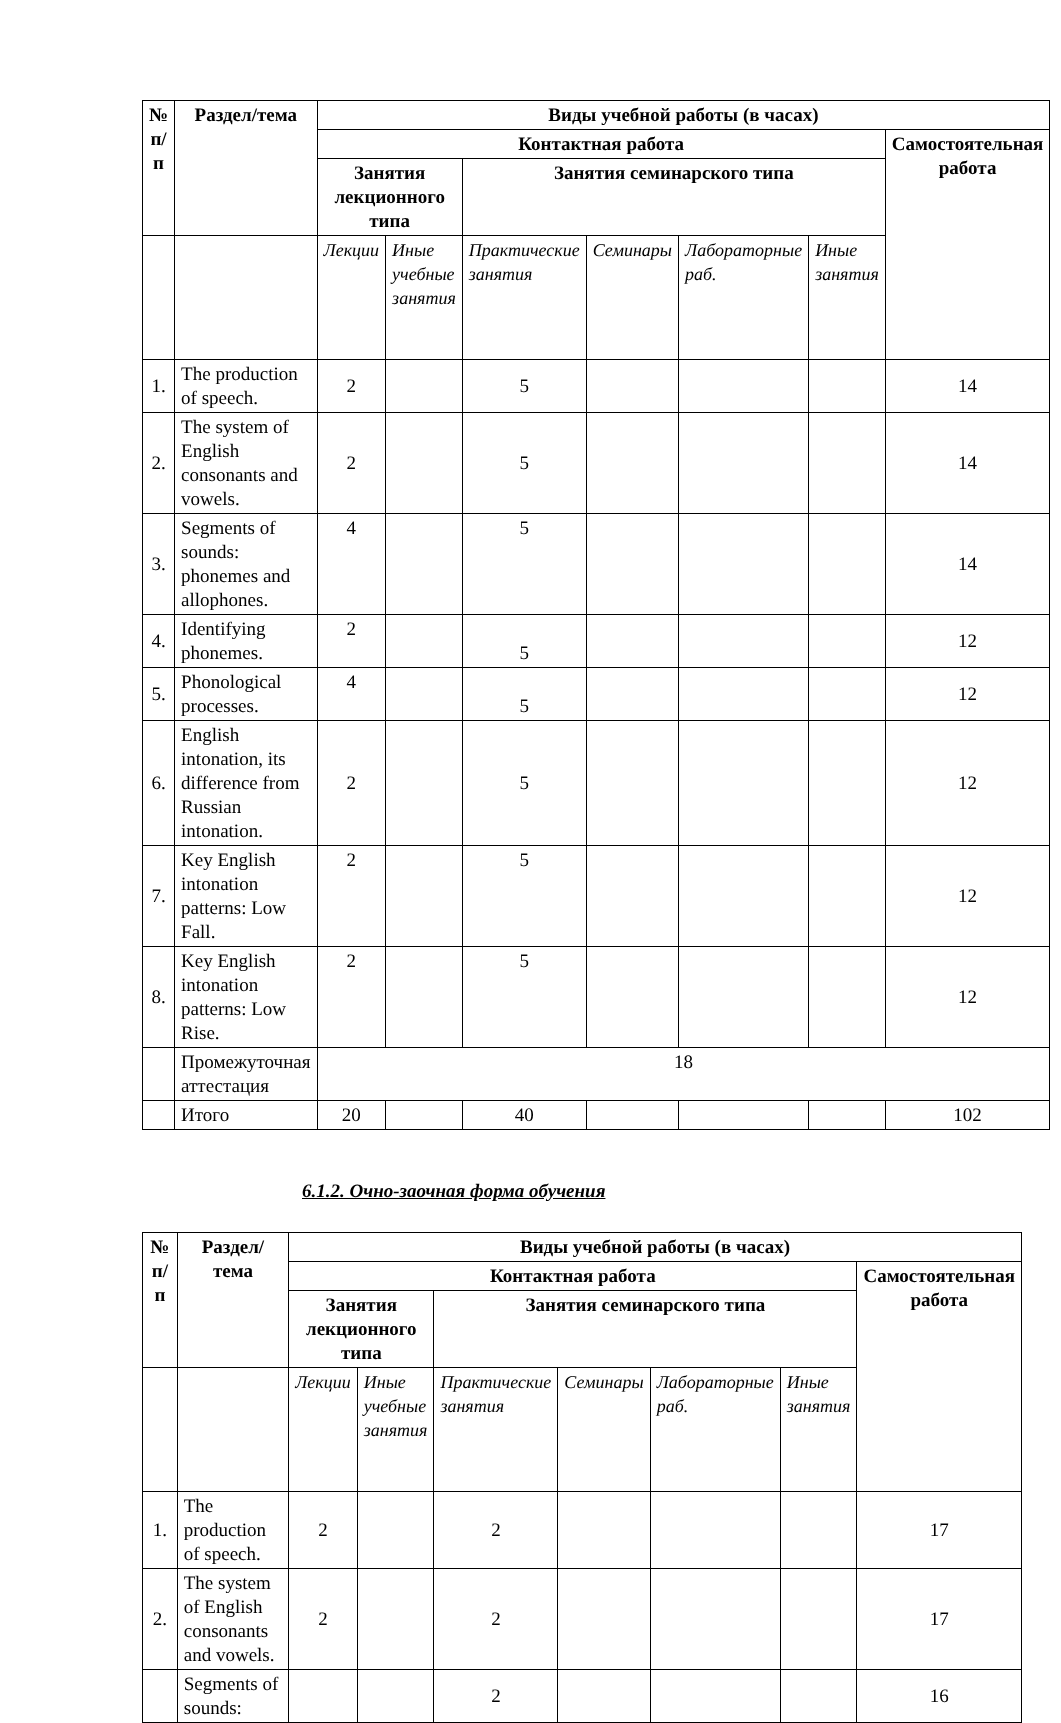| № п/п | Раздел/тема | Виды учебной работы (в часах) | | | | | | |
| --- | --- | --- | --- | --- | --- | --- | --- | --- |
| | | Контактная работа | | | | | | Самостоятельная работа |
| | | Занятия лекционного типа | | Занятия семинарского типа | | | | |
| | | Лекции | Иные учебные занятия | Практические занятия | Семинары | Лабораторные раб. | Иные занятия | |
| 1. | The production of speech. | 2 | | 5 | | | | 14 |
| 2. | The system of English consonants and vowels. | 2 | | 5 | | | | 14 |
| 3. | Segments of sounds: phonemes and allophones. | 4 | | 5 | | | | 14 |
| 4. | Identifying phonemes. | 2 | | 5 | | | | 12 |
| 5. | Phonological processes. | 4 | | 5 | | | | 12 |
| 6. | English intonation, its difference from Russian intonation. | 2 | | 5 | | | | 12 |
| 7. | Key English intonation patterns: Low Fall. | 2 | | 5 | | | | 12 |
| 8. | Key English intonation patterns: Low Rise. | 2 | | 5 | | | | 12 |
| | Промежуточная аттестация | 18 | | | | | | |
| | Итого | 20 | | 40 | | | | 102 |
6.1.2. Очно-заочная форма обучения
| № п/п | Раздел/тема | Виды учебной работы (в часах) | | | | | | |
| --- | --- | --- | --- | --- | --- | --- | --- | --- |
| | | Контактная работа | | | | | | Самостоятельная работа |
| | | Занятия лекционного типа | | Занятия семинарского типа | | | | |
| | | Лекции | Иные учебные занятия | Практические занятия | Семинары | Лабораторные раб. | Иные занятия | |
| 1. | The production of speech. | 2 | | 2 | | | | 17 |
| 2. | The system of English consonants and vowels. | 2 | | 2 | | | | 17 |
| | Segments of sounds: | | | 2 | | | | 16 |